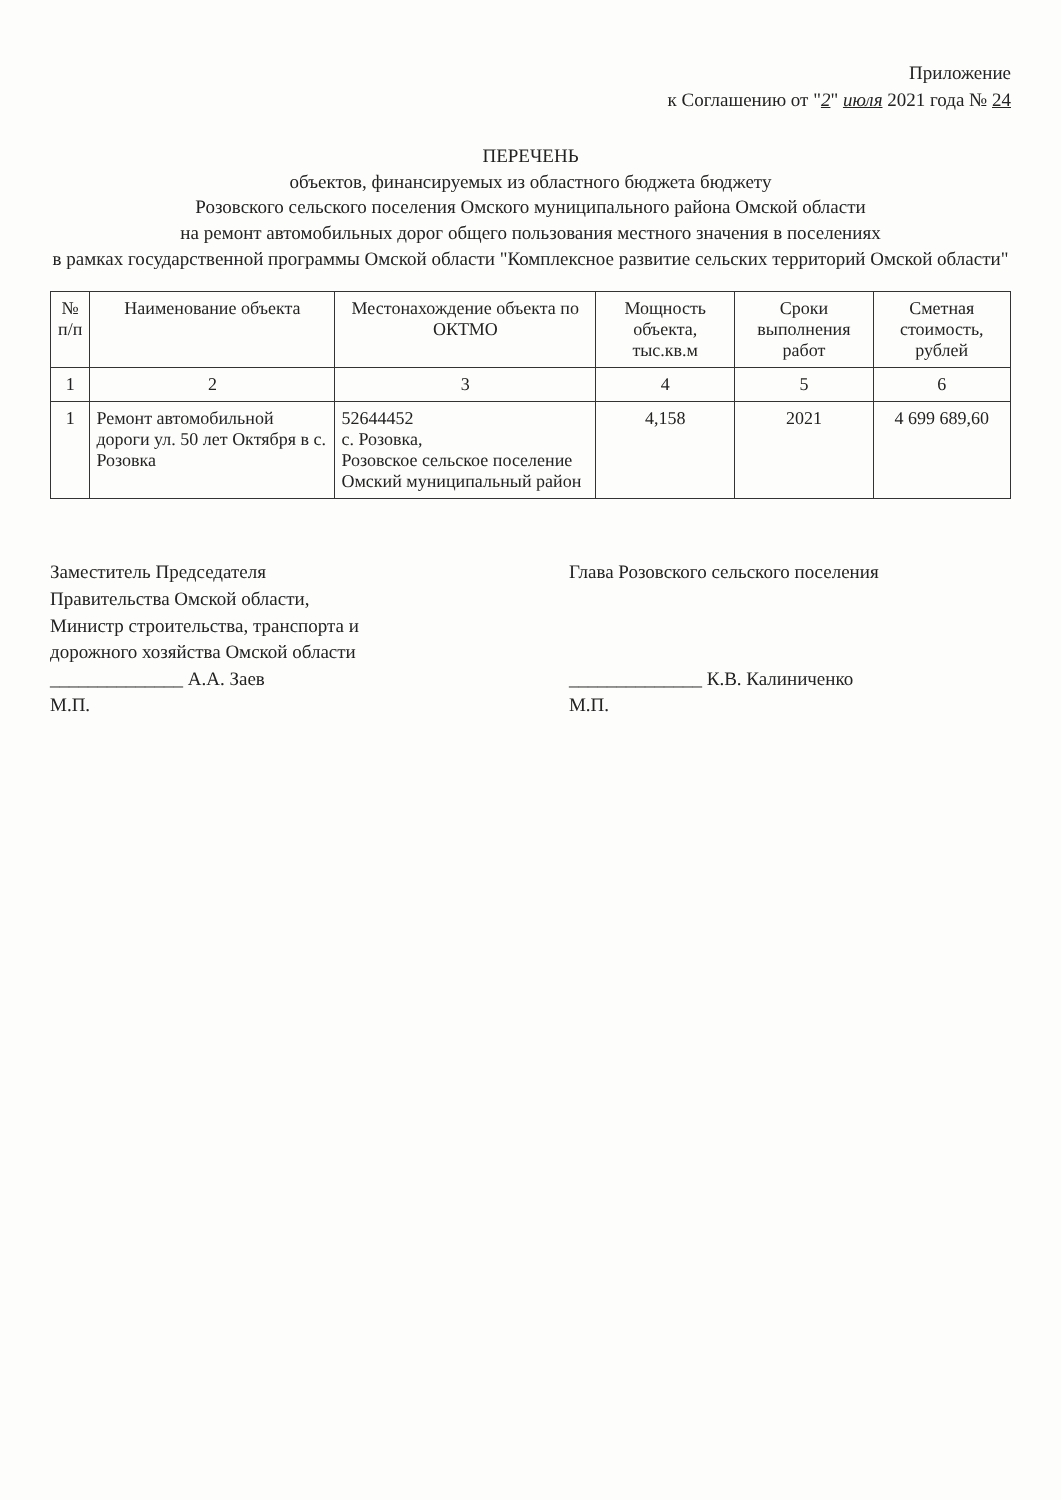Приложение
к Соглашению от "2" июля 2021 года № 24
ПЕРЕЧЕНЬ
объектов, финансируемых из областного бюджета бюджету
Розовского сельского поселения Омского муниципального района Омской области
на ремонт автомобильных дорог общего пользования местного значения в поселениях
в рамках государственной программы Омской области "Комплексное развитие сельских территорий Омской области"
| № п/п | Наименование объекта | Местонахождение объекта по ОКТМО | Мощность объекта, тыс.кв.м | Сроки выполнения работ | Сметная стоимость, рублей |
| --- | --- | --- | --- | --- | --- |
| 1 | 2 | 3 | 4 | 5 | 6 |
| 1 | Ремонт автомобильной дороги ул. 50 лет Октября в с. Розовка | 52644452 с. Розовка, Розовское сельское поселение Омский муниципальный район | 4,158 | 2021 | 4 699 689,60 |
Заместитель Председателя
Правительства Омской области,
Министр строительства, транспорта и
дорожного хозяйства Омской области
______________ А.А. Заев
М.П.
Глава Розовского сельского поселения
______________ К.В. Калиниченко
М.П.